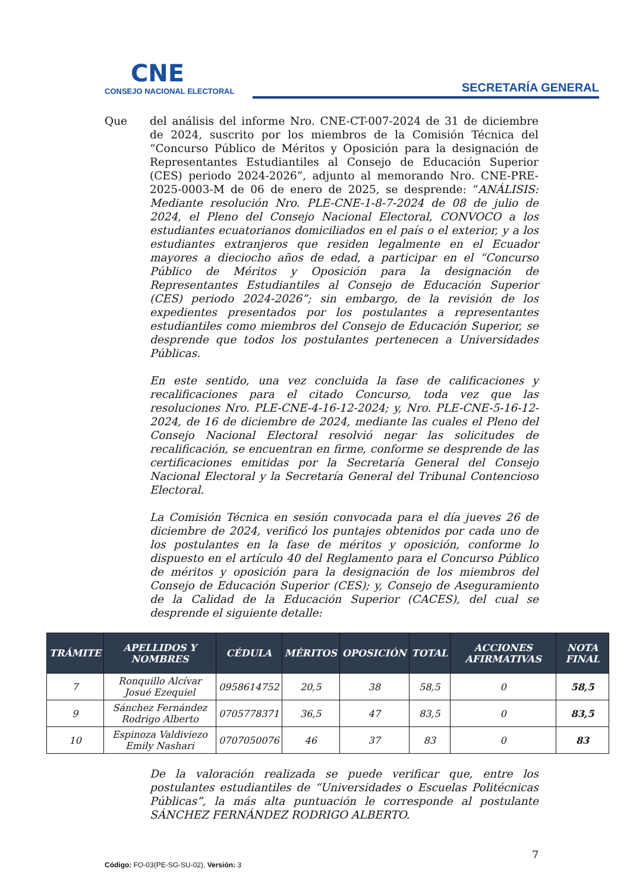CNE
CONSEJO NACIONAL ELECTORAL
SECRETARÍA GENERAL
Que del análisis del informe Nro. CNE-CT-007-2024 de 31 de diciembre de 2024, suscrito por los miembros de la Comisión Técnica del “Concurso Público de Méritos y Oposición para la designación de Representantes Estudiantiles al Consejo de Educación Superior (CES) periodo 2024-2026”, adjunto al memorando Nro. CNE-PRE-2025-0003-M de 06 de enero de 2025, se desprende: “ANÁLISIS: Mediante resolución Nro. PLE-CNE-1-8-7-2024 de 08 de julio de 2024, el Pleno del Consejo Nacional Electoral, CONVOCO a los estudiantes ecuatorianos domiciliados en el país o el exterior, y a los estudiantes extranjeros que residen legalmente en el Ecuador mayores a dieciocho años de edad, a participar en el “Concurso Público de Méritos y Oposición para la designación de Representantes Estudiantiles al Consejo de Educación Superior (CES) periodo 2024-2026”; sin embargo, de la revisión de los expedientes presentados por los postulantes a representantes estudiantiles como miembros del Consejo de Educación Superior, se desprende que todos los postulantes pertenecen a Universidades Públicas.
En este sentido, una vez concluida la fase de calificaciones y recalificaciones para el citado Concurso, toda vez que las resoluciones Nro. PLE-CNE-4-16-12-2024; y, Nro. PLE-CNE-5-16-12-2024, de 16 de diciembre de 2024, mediante las cuales el Pleno del Consejo Nacional Electoral resolvió negar las solicitudes de recalificación, se encuentran en firme, conforme se desprende de las certificaciones emitidas por la Secretaría General del Consejo Nacional Electoral y la Secretaría General del Tribunal Contencioso Electoral.
La Comisión Técnica en sesión convocada para el día jueves 26 de diciembre de 2024, verificó los puntajes obtenidos por cada uno de los postulantes en la fase de méritos y oposición, conforme lo dispuesto en el artículo 40 del Reglamento para el Concurso Público de méritos y oposición para la designación de los miembros del Consejo de Educación Superior (CES); y, Consejo de Aseguramiento de la Calidad de la Educación Superior (CACES), del cual se desprende el siguiente detalle:
| TRÁMITE | APELLIDOS Y NOMBRES | CÉDULA | MÉRITOS | OPOSICIÓN | TOTAL | ACCIONES AFIRMATIVAS | NOTA FINAL |
| --- | --- | --- | --- | --- | --- | --- | --- |
| 7 | Ronquillo Alcívar Josué Ezequiel | 0958614752 | 20,5 | 38 | 58,5 | 0 | 58,5 |
| 9 | Sánchez Fernández Rodrigo Alberto | 0705778371 | 36,5 | 47 | 83,5 | 0 | 83,5 |
| 10 | Espinoza Valdiviezo Emily Nashari | 0707050076 | 46 | 37 | 83 | 0 | 83 |
De la valoración realizada se puede verificar que, entre los postulantes estudiantiles de “Universidades o Escuelas Politécnicas Públicas”, la más alta puntuación le corresponde al postulante SÁNCHEZ FERNÁNDEZ RODRIGO ALBERTO.
7
Código: FO-03(PE-SG-SU-02), Versión: 3